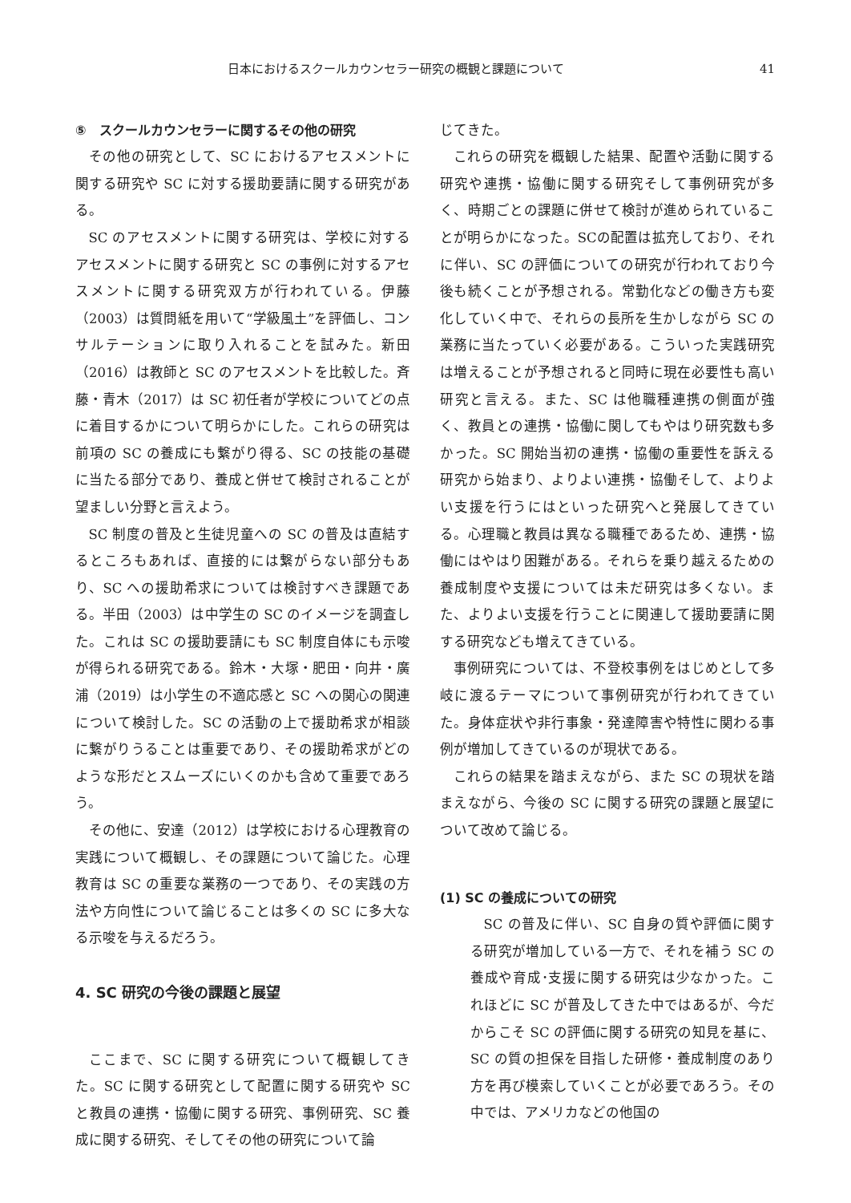日本におけるスクールカウンセラー研究の概観と課題について 41
⑤　スクールカウンセラーに関するその他の研究
その他の研究として、SC におけるアセスメントに関する研究や SC に対する援助要請に関する研究がある。
SC のアセスメントに関する研究は、学校に対するアセスメントに関する研究と SC の事例に対するアセスメントに関する研究双方が行われている。伊藤（2003）は質問紙を用いて“学級風土”を評価し、コンサルテーションに取り入れることを試みた。新田（2016）は教師と SC のアセスメントを比較した。斉藤・青木（2017）は SC 初任者が学校についてどの点に着目するかについて明らかにした。これらの研究は前項の SC の養成にも繋がり得る、SC の技能の基礎に当たる部分であり、養成と併せて検討されることが望ましい分野と言えよう。
SC 制度の普及と生徒児童への SC の普及は直結するところもあれば、直接的には繋がらない部分もあり、SC への援助希求については検討すべき課題である。半田（2003）は中学生の SC のイメージを調査した。これは SC の援助要請にも SC 制度自体にも示唆が得られる研究である。鈴木・大塚・肥田・向井・廣浦（2019）は小学生の不適応感と SC への関心の関連について検討した。SC の活動の上で援助希求が相談に繋がりうることは重要であり、その援助希求がどのような形だとスムーズにいくのかも含めて重要であろう。
その他に、安達（2012）は学校における心理教育の実践について概観し、その課題について論じた。心理教育は SC の重要な業務の一つであり、その実践の方法や方向性について論じることは多くの SC に多大なる示唆を与えるだろう。
4. SC 研究の今後の課題と展望
ここまで、SC に関する研究について概観してきた。SC に関する研究として配置に関する研究や SC と教員の連携・協働に関する研究、事例研究、SC 養成に関する研究、そしてその他の研究について論
じてきた。
これらの研究を概観した結果、配置や活動に関する研究や連携・協働に関する研究そして事例研究が多く、時期ごとの課題に併せて検討が進められていることが明らかになった。SCの配置は拡充しており、それに伴い、SC の評価についての研究が行われており今後も続くことが予想される。常勤化などの働き方も変化していく中で、それらの長所を生かしながら SC の業務に当たっていく必要がある。こういった実践研究は増えることが予想されると同時に現在必要性も高い研究と言える。また、SC は他職種連携の側面が強く、教員との連携・協働に関してもやはり研究数も多かった。SC 開始当初の連携・協働の重要性を訴える研究から始まり、よりよい連携・協働そして、よりよい支援を行うにはといった研究へと発展してきている。心理職と教員は異なる職種であるため、連携・協働にはやはり困難がある。それらを乗り越えるための養成制度や支援については未だ研究は多くない。また、よりよい支援を行うことに関連して援助要請に関する研究なども増えてきている。
事例研究については、不登校事例をはじめとして多岐に渡るテーマについて事例研究が行われてきていた。身体症状や非行事象・発達障害や特性に関わる事例が増加してきているのが現状である。
これらの結果を踏まえながら、また SC の現状を踏まえながら、今後の SC に関する研究の課題と展望について改めて論じる。
(1) SC の養成についての研究
SC の普及に伴い、SC 自身の質や評価に関する研究が増加している一方で、それを補う SC の養成や育成･支援に関する研究は少なかった。これほどに SC が普及してきた中ではあるが、今だからこそ SC の評価に関する研究の知見を基に、SC の質の担保を目指した研修・養成制度のあり方を再び模索していくことが必要であろう。その中では、アメリカなどの他国の